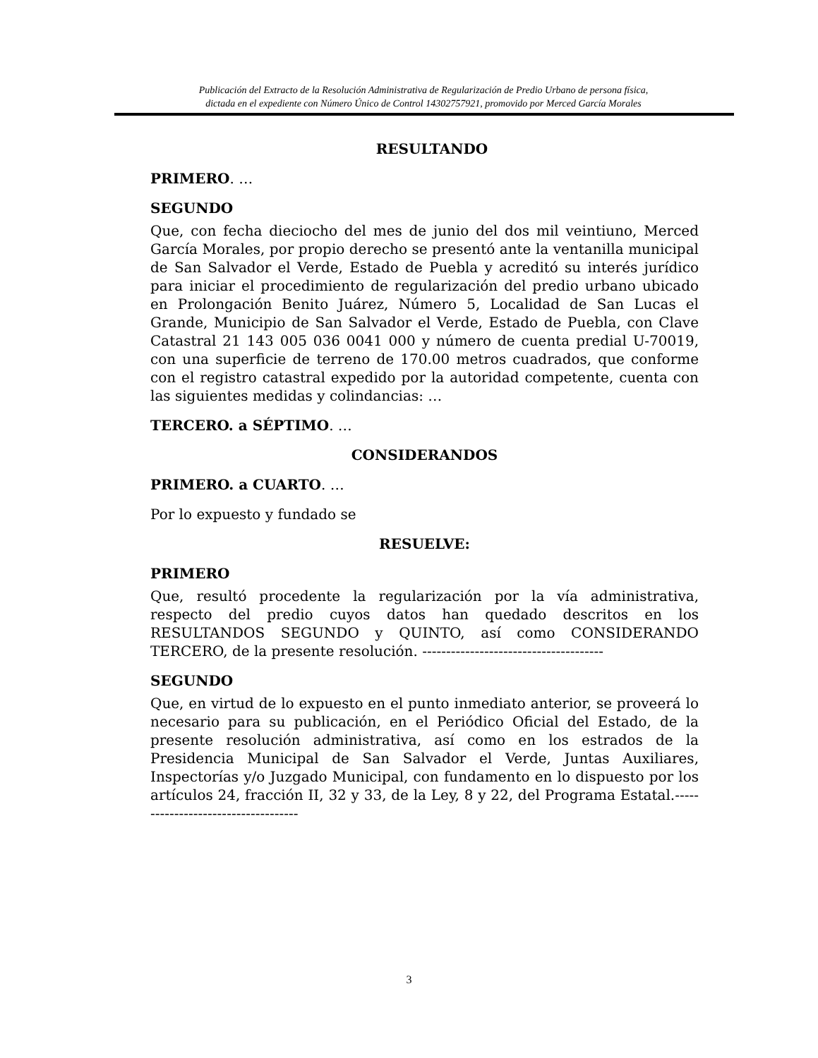Publicación del Extracto de la Resolución Administrativa de Regularización de Predio Urbano de persona física,
dictada en el expediente con Número Único de Control 14302757921, promovido por Merced García Morales
RESULTANDO
PRIMERO. …
SEGUNDO
Que, con fecha dieciocho del mes de junio del dos mil veintiuno, Merced García Morales, por propio derecho se presentó ante la ventanilla municipal de San Salvador el Verde, Estado de Puebla y acreditó su interés jurídico para iniciar el procedimiento de regularización del predio urbano ubicado en Prolongación Benito Juárez, Número 5, Localidad de San Lucas el Grande, Municipio de San Salvador el Verde, Estado de Puebla, con Clave Catastral 21 143 005 036 0041 000 y número de cuenta predial U-70019, con una superficie de terreno de 170.00 metros cuadrados, que conforme con el registro catastral expedido por la autoridad competente, cuenta con las siguientes medidas y colindancias: …
TERCERO. a SÉPTIMO. …
CONSIDERANDOS
PRIMERO. a CUARTO. …
Por lo expuesto y fundado se
RESUELVE:
PRIMERO
Que, resultó procedente la regularización por la vía administrativa, respecto del predio cuyos datos han quedado descritos en los RESULTANDOS SEGUNDO y QUINTO, así como CONSIDERANDO TERCERO, de la presente resolución. --------------------------------------
SEGUNDO
Que, en virtud de lo expuesto en el punto inmediato anterior, se proveerá lo necesario para su publicación, en el Periódico Oficial del Estado, de la presente resolución administrativa, así como en los estrados de la Presidencia Municipal de San Salvador el Verde, Juntas Auxiliares, Inspectorías y/o Juzgado Municipal, con fundamento en lo dispuesto por los artículos 24, fracción II, 32 y 33, de la Ley, 8 y 22, del Programa Estatal.------------------------------------
3